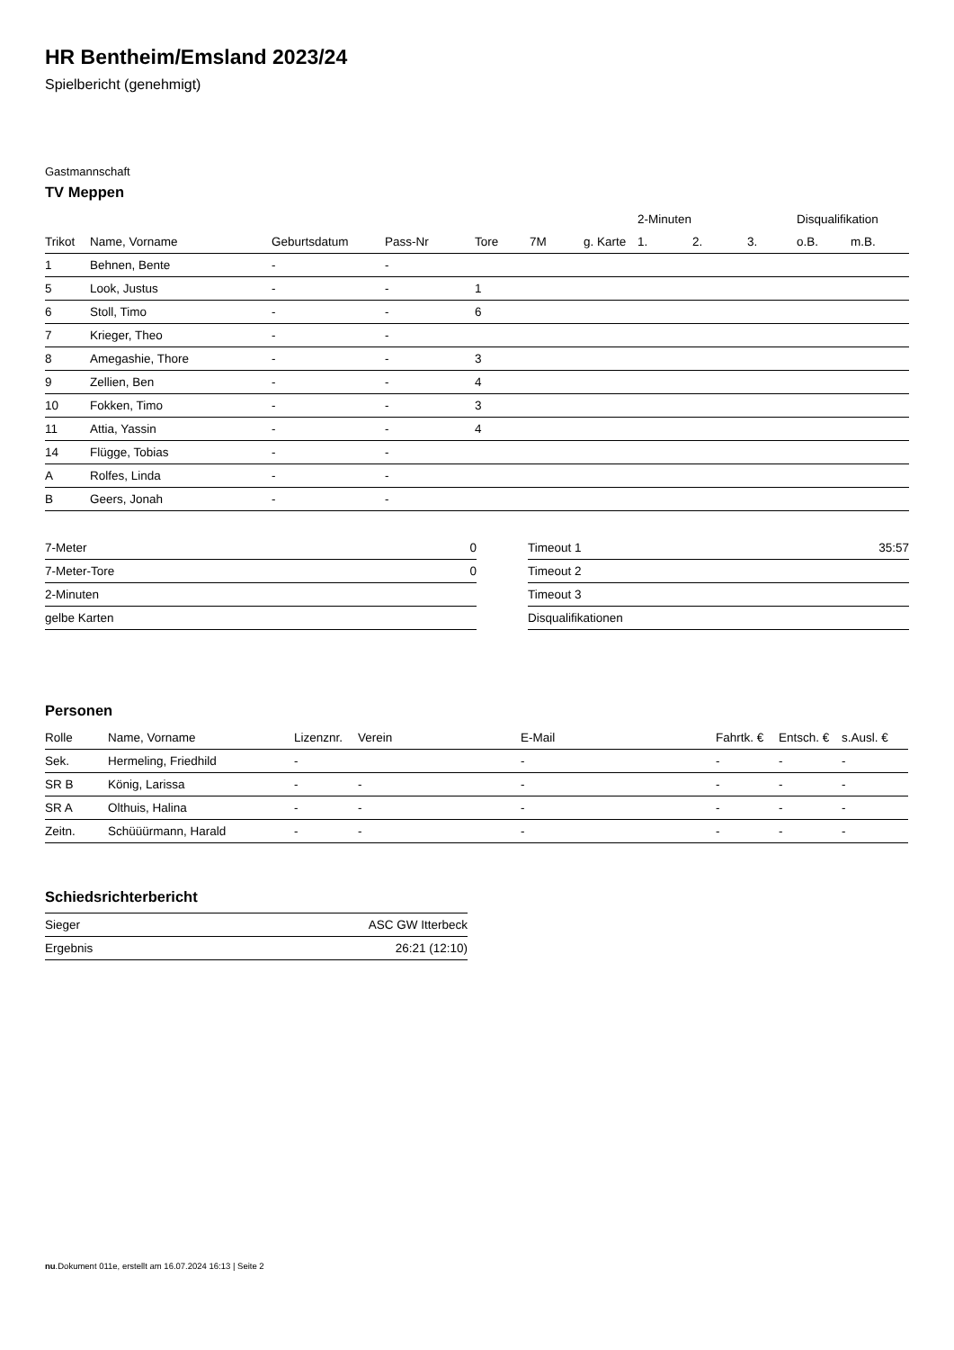HR Bentheim/Emsland 2023/24
Spielbericht (genehmigt)
Gastmannschaft
TV Meppen
| | | | | | | | 2-Minuten | | | Disqualifikation | |
| --- | --- | --- | --- | --- | --- | --- | --- | --- | --- | --- | --- |
| Trikot | Name, Vorname | Geburtsdatum | Pass-Nr | Tore | 7M | g. Karte | 1. | 2. | 3. | o.B. | m.B. |
| 1 | Behnen, Bente | - | - | | | | | | | | |
| 5 | Look, Justus | - | - | 1 | | | | | | | |
| 6 | Stoll, Timo | - | - | 6 | | | | | | | |
| 7 | Krieger, Theo | - | - | | | | | | | | |
| 8 | Amegashie, Thore | - | - | 3 | | | | | | | |
| 9 | Zellien, Ben | - | - | 4 | | | | | | | |
| 10 | Fokken, Timo | - | - | 3 | | | | | | | |
| 11 | Attia, Yassin | - | - | 4 | | | | | | | |
| 14 | Flügge, Tobias | - | - | | | | | | | | |
| A | Rolfes, Linda | - | - | | | | | | | | |
| B | Geers, Jonah | - | - | | | | | | | | |
| 7-Meter | 0 |
| 7-Meter-Tore | 0 |
| 2-Minuten | |
| gelbe Karten | |
| Timeout 1 | 35:57 |
| Timeout 2 | |
| Timeout 3 | |
| Disqualifikationen | |
Personen
| Rolle | Name, Vorname | Lizenznr. | Verein | E-Mail | Fahrtk. € | Entsch. € | s.Ausl. € |
| --- | --- | --- | --- | --- | --- | --- | --- |
| Sek. | Hermeling, Friedhild | - | | - | - | - | - |
| SR B | König, Larissa | - | - | - | - | - | - |
| SR A | Olthuis, Halina | - | - | - | - | - | - |
| Zeitn. | Schüüürmann, Harald | - | - | - | - | - | - |
Schiedsrichterbericht
| Sieger | ASC GW Itterbeck |
| Ergebnis | 26:21 (12:10) |
nu.Dokument 011e, erstellt am 16.07.2024 16:13 | Seite 2